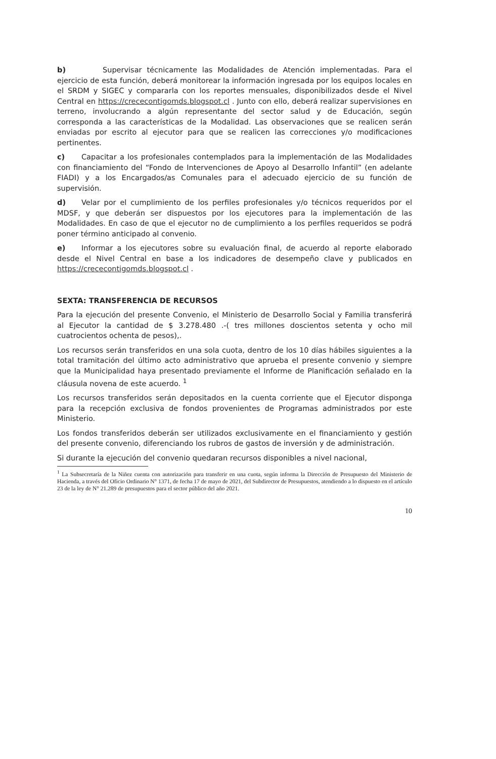b) Supervisar técnicamente las Modalidades de Atención implementadas. Para el ejercicio de esta función, deberá monitorear la información ingresada por los equipos locales en el SRDM y SIGEC y compararla con los reportes mensuales, disponibilizados desde el Nivel Central en https://crececontigomds.blogspot.cl . Junto con ello, deberá realizar supervisiones en terreno, involucrando a algún representante del sector salud y de Educación, según corresponda a las características de la Modalidad. Las observaciones que se realicen serán enviadas por escrito al ejecutor para que se realicen las correcciones y/o modificaciones pertinentes.
c) Capacitar a los profesionales contemplados para la implementación de las Modalidades con financiamiento del “Fondo de Intervenciones de Apoyo al Desarrollo Infantil” (en adelante FIADI) y a los Encargados/as Comunales para el adecuado ejercicio de su función de supervisión.
d) Velar por el cumplimiento de los perfiles profesionales y/o técnicos requeridos por el MDSF, y que deberán ser dispuestos por los ejecutores para la implementación de las Modalidades. En caso de que el ejecutor no de cumplimiento a los perfiles requeridos se podrá poner término anticipado al convenio.
e) Informar a los ejecutores sobre su evaluación final, de acuerdo al reporte elaborado desde el Nivel Central en base a los indicadores de desempeño clave y publicados en https://crececontigomds.blogspot.cl .
SEXTA: TRANSFERENCIA DE RECURSOS
Para la ejecución del presente Convenio, el Ministerio de Desarrollo Social y Familia transferirá al Ejecutor la cantidad de $ 3.278.480 .-( tres millones doscientos setenta y ocho mil cuatrocientos ochenta de pesos),.
Los recursos serán transferidos en una sola cuota, dentro de los 10 días hábiles siguientes a la total tramitación del último acto administrativo que aprueba el presente convenio y siempre que la Municipalidad haya presentado previamente el Informe de Planificación señalado en la cláusula novena de este acuerdo. <sup>1</sup>
Los recursos transferidos serán depositados en la cuenta corriente que el Ejecutor disponga para la recepción exclusiva de fondos provenientes de Programas administrados por este Ministerio.
Los fondos transferidos deberán ser utilizados exclusivamente en el financiamiento y gestión del presente convenio, diferenciando los rubros de gastos de inversión y de administración.
Si durante la ejecución del convenio quedaran recursos disponibles a nivel nacional,
<sup>1</sup> La Subsecretaría de la Niñez cuenta con autorización para transferir en una cuota, según informa la Dirección de Presupuesto del Ministerio de Hacienda, a través del Oficio Ordinario N° 1371, de fecha 17 de mayo de 2021, del Subdirector de Presupuestos, atendiendo a lo dispuesto en el artículo 23 de la ley de N° 21.289 de presupuestos para el sector público del año 2021.
10